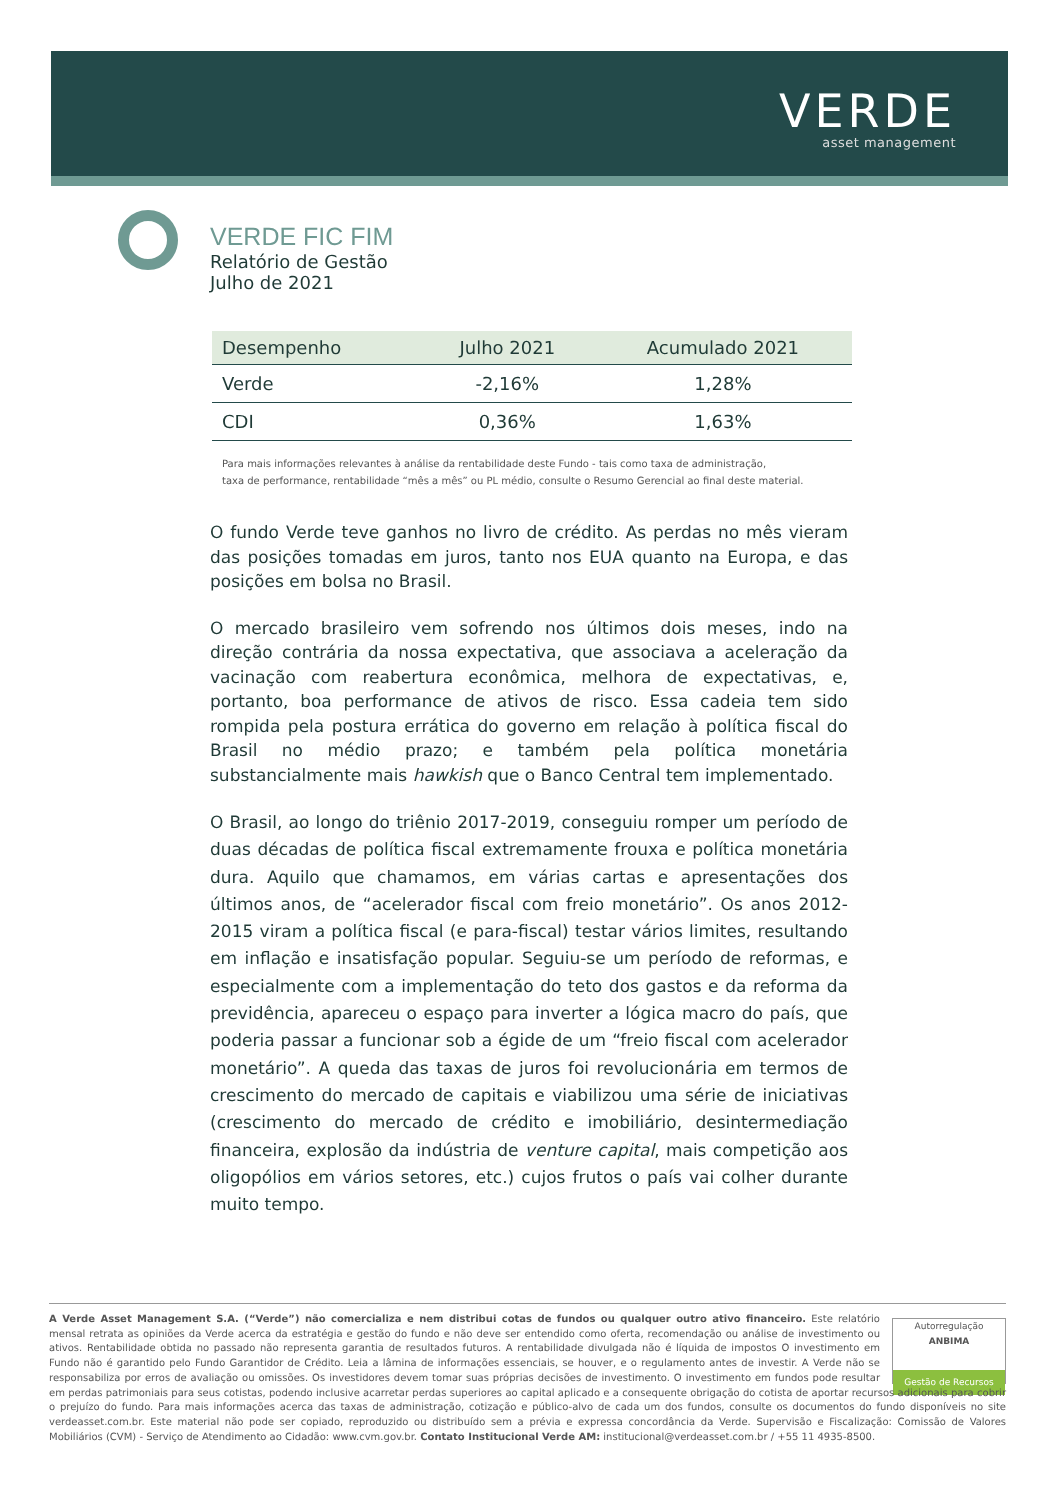VERDE
asset management
VERDE FIC FIM
Relatório de Gestão
Julho de 2021
| Desempenho | Julho 2021 | Acumulado 2021 |
| --- | --- | --- |
| Verde | -2,16% | 1,28% |
| CDI | 0,36% | 1,63% |
Para mais informações relevantes à análise da rentabilidade deste Fundo - tais como taxa de administração,
taxa de performance, rentabilidade “mês a mês” ou PL médio, consulte o Resumo Gerencial ao final deste material.
O fundo Verde teve ganhos no livro de crédito. As perdas no mês vieram das posições tomadas em juros, tanto nos EUA quanto na Europa, e das posições em bolsa no Brasil.
O mercado brasileiro vem sofrendo nos últimos dois meses, indo na direção contrária da nossa expectativa, que associava a aceleração da vacinação com reabertura econômica, melhora de expectativas, e, portanto, boa performance de ativos de risco. Essa cadeia tem sido rompida pela postura errática do governo em relação à política fiscal do Brasil no médio prazo; e também pela política monetária substancialmente mais hawkish que o Banco Central tem implementado.
O Brasil, ao longo do triênio 2017-2019, conseguiu romper um período de duas décadas de política fiscal extremamente frouxa e política monetária dura. Aquilo que chamamos, em várias cartas e apresentações dos últimos anos, de “acelerador fiscal com freio monetário”. Os anos 2012-2015 viram a política fiscal (e para-fiscal) testar vários limites, resultando em inflação e insatisfação popular. Seguiu-se um período de reformas, e especialmente com a implementação do teto dos gastos e da reforma da previdência, apareceu o espaço para inverter a lógica macro do país, que poderia passar a funcionar sob a égide de um “freio fiscal com acelerador monetário”. A queda das taxas de juros foi revolucionária em termos de crescimento do mercado de capitais e viabilizou uma série de iniciativas (crescimento do mercado de crédito e imobiliário, desintermediação financeira, explosão da indústria de venture capital, mais competição aos oligopólios em vários setores, etc.) cujos frutos o país vai colher durante muito tempo.
Autorregulação
ANBIMA
Gestão de Recursos
A Verde Asset Management S.A. (“Verde”) não comercializa e nem distribui cotas de fundos ou qualquer outro ativo financeiro. Este relatório mensal retrata as opiniões da Verde acerca da estratégia e gestão do fundo e não deve ser entendido como oferta, recomendação ou análise de investimento ou ativos. Rentabilidade obtida no passado não representa garantia de resultados futuros. A rentabilidade divulgada não é líquida de impostos O investimento em Fundo não é garantido pelo Fundo Garantidor de Crédito. Leia a lâmina de informações essenciais, se houver, e o regulamento antes de investir. A Verde não se responsabiliza por erros de avaliação ou omissões. Os investidores devem tomar suas próprias decisões de investimento. O investimento em fundos pode resultar em perdas patrimoniais para seus cotistas, podendo inclusive acarretar perdas superiores ao capital aplicado e a consequente obrigação do cotista de aportar recursos adicionais para cobrir o prejuízo do fundo. Para mais informações acerca das taxas de administração, cotização e público-alvo de cada um dos fundos, consulte os documentos do fundo disponíveis no site verdeasset.com.br. Este material não pode ser copiado, reproduzido ou distribuído sem a prévia e expressa concordância da Verde. Supervisão e Fiscalização: Comissão de Valores Mobiliários (CVM) - Serviço de Atendimento ao Cidadão: www.cvm.gov.br. Contato Institucional Verde AM: institucional@verdeasset.com.br / +55 11 4935-8500.